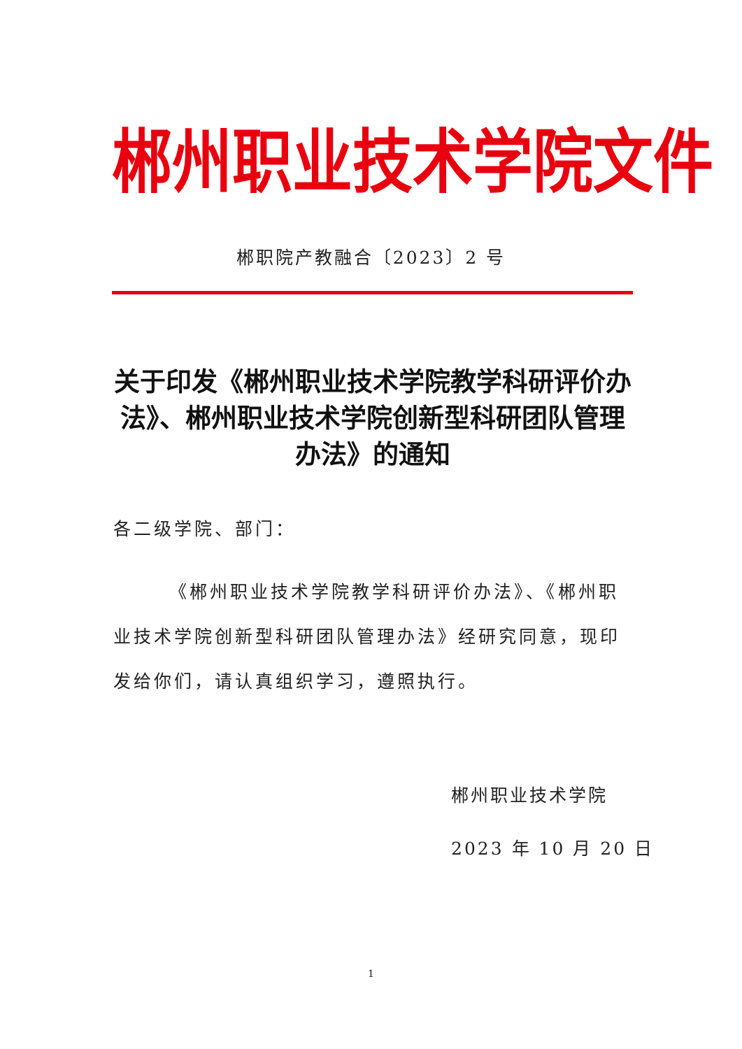郴州职业技术学院文件
郴职院产教融合〔2023〕2 号
关于印发《郴州职业技术学院教学科研评价办法》、郴州职业技术学院创新型科研团队管理办法》的通知
各二级学院、部门：
《郴州职业技术学院教学科研评价办法》、《郴州职业技术学院创新型科研团队管理办法》经研究同意，现印发给你们，请认真组织学习，遵照执行。
郴州职业技术学院
2023 年 10 月 20 日
1